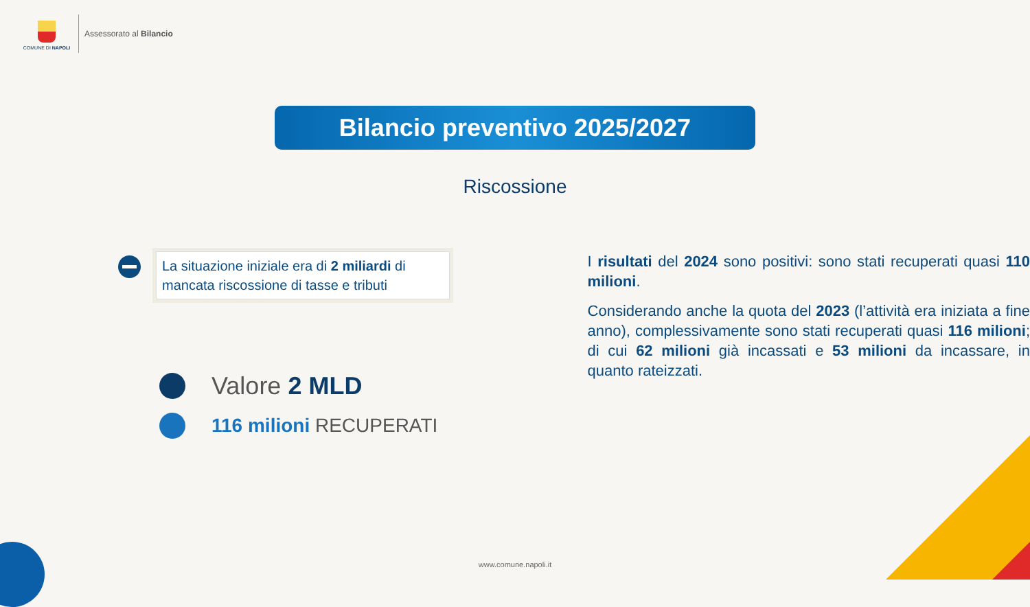COMUNE DI NAPOLI
Assessorato al Bilancio
Bilancio preventivo 2025/2027
Riscossione
La situazione iniziale era di 2 miliardi di mancata riscossione di tasse e tributi
Valore 2 MLD
116 milioni RECUPERATI
I risultati del 2024 sono positivi: sono stati recuperati quasi 110 milioni.
Considerando anche la quota del 2023 (l’attività era iniziata a fine anno), complessivamente sono stati recuperati quasi 116 milioni; di cui 62 milioni già incassati e 53 milioni da incassare, in quanto rateizzati.
www.comune.napoli.it